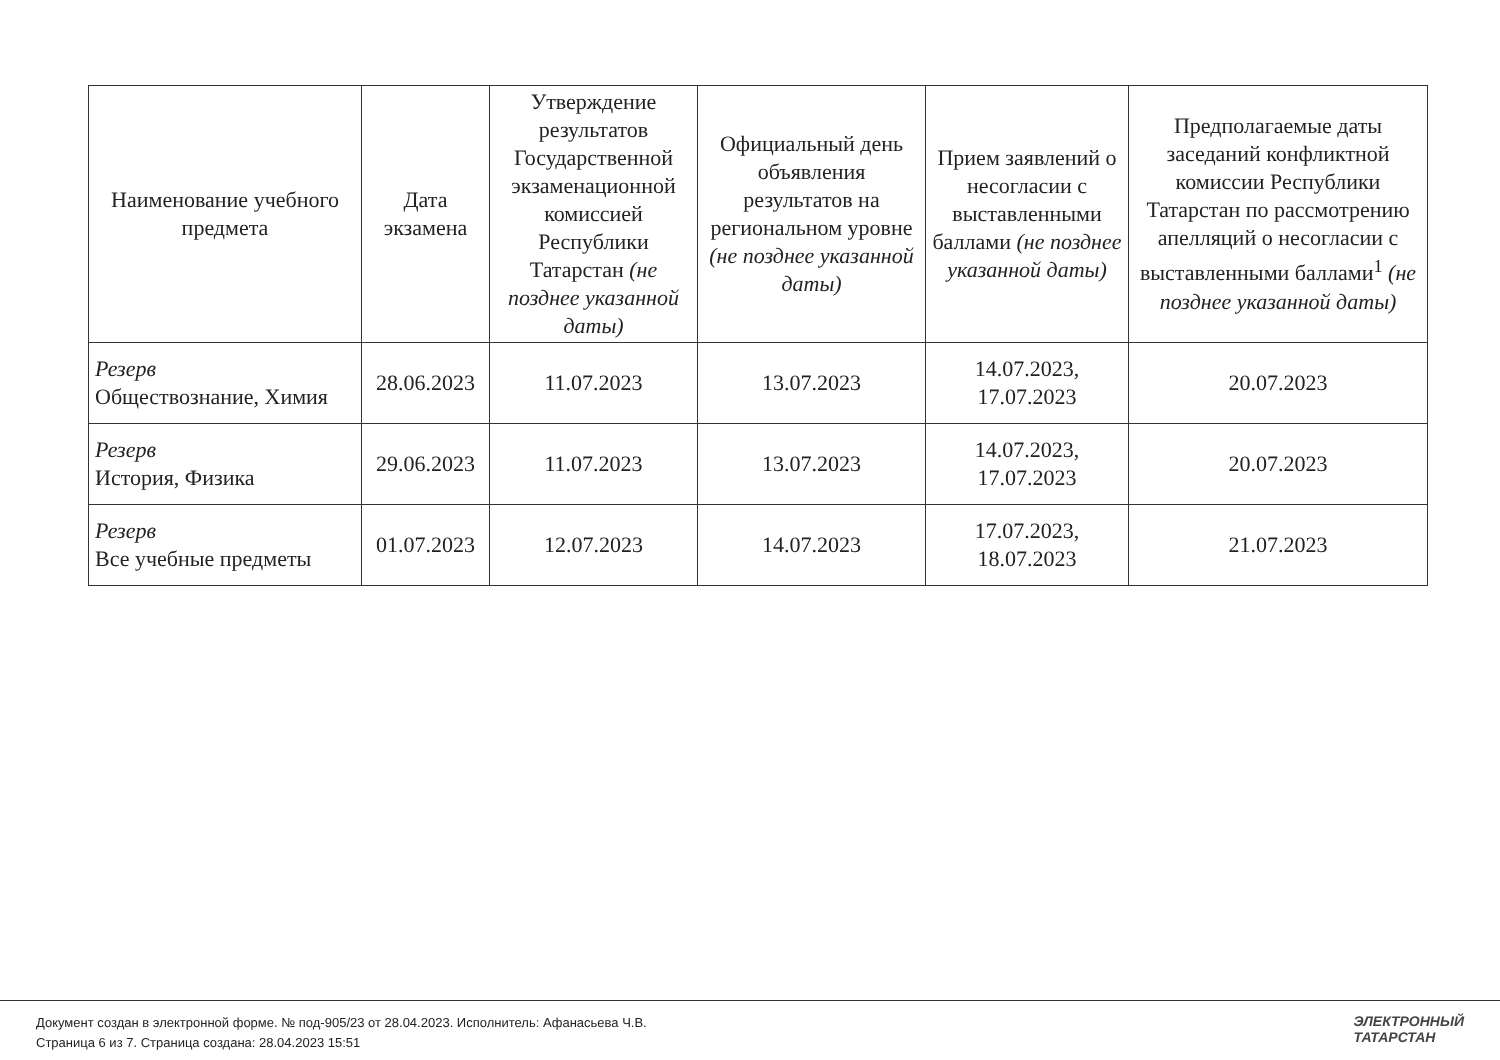| Наименование учебного предмета | Дата экзамена | Утверждение результатов Государственной экзаменационной комиссией Республики Татарстан (не позднее указанной даты) | Официальный день объявления результатов на региональном уровне (не позднее указанной даты) | Прием заявлений о несогласии с выставленными баллами (не позднее указанной даты) | Предполагаемые даты заседаний конфликтной комиссии Республики Татарстан по рассмотрению апелляций о несогласии с выставленными баллами<sup>1</sup> (не позднее указанной даты) |
| --- | --- | --- | --- | --- | --- |
| Резерв Обществознание, Химия | 28.06.2023 | 11.07.2023 | 13.07.2023 | 14.07.2023, 17.07.2023 | 20.07.2023 |
| Резерв История, Физика | 29.06.2023 | 11.07.2023 | 13.07.2023 | 14.07.2023, 17.07.2023 | 20.07.2023 |
| Резерв Все учебные предметы | 01.07.2023 | 12.07.2023 | 14.07.2023 | 17.07.2023, 18.07.2023 | 21.07.2023 |
Документ создан в электронной форме. № под-905/23 от 28.04.2023. Исполнитель: Афанасьева Ч.В.
Страница 6 из 7. Страница создана: 28.04.2023 15:51
ЭЛЕКТРОННЫЙ
ТАТАРСТАН